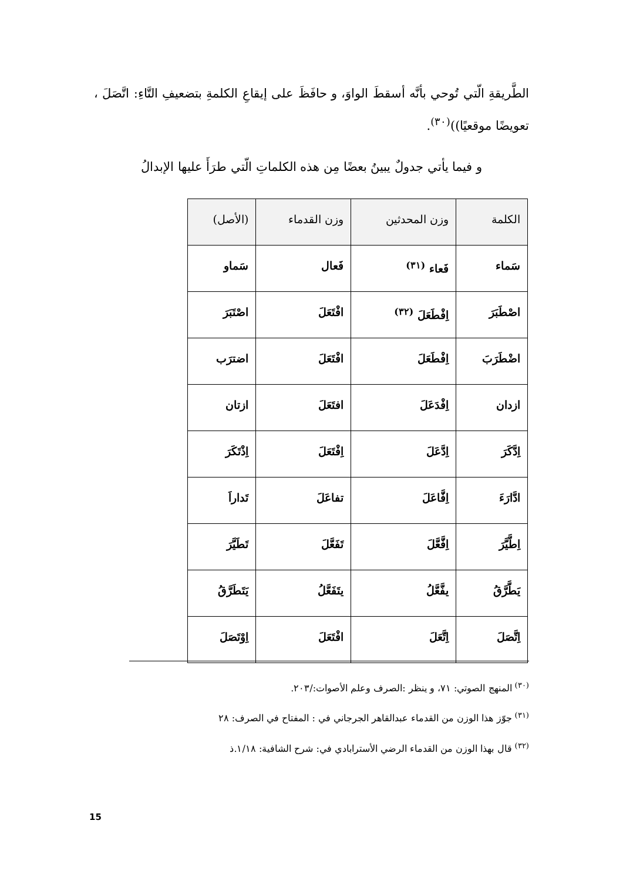الطَّريقةِ الّتي تُوحي بأنَّه أسقطَ الواوَ، و حافَظَ على إيقاعِ الكلمةِ بتضعيفِ التَّاءِ: اتَّصَلَ ، تعويضًا موقعيًا))<sup>(٣٠)</sup>.
و فيما يأتي جدولٌ يبينُ بعضًا مِن هذه الكلماتِ الّتي طرَأَ عليها الإبدالُ
| الكلمة | وزن المحدثين | وزن القدماء | (الأصل) |
| --- | --- | --- | --- |
| سَماء | فَعاء <sup>(٣١)</sup> | فَعال | سَماو |
| اصْطَبَرَ | اِفْطَعَلَ <sup>(٣٢)</sup> | افْتَعَلَ | اصْتَبَرَ |
| اضْطَرَبَ | اِفْطَعَلَ | افْتَعَلَ | اضترَب |
| ازدان | اِفْدَعَلَ | افتَعَلَ | ازتان |
| اِدَّكَرَ | اِدَّعَلَ | اِفْتَعَلَ | اِذْتَكَرَ |
| ادَّارَءَ | اِفَّاعَلَ | تفاعَلَ | تَداراَ |
| اِطَّيَّرَ | اِفَّعَّلَ | تَفَعَّلَ | تَطَيَّرَ |
| يَطَّرَّقُ | يفَّعَّلُ | يتَفَعَّلُ | يَتَطَرَّقُ |
| اِتَّصَلَ | اِتَّعَلَ | افْتَعَلَ | اِوْتَصَلَ |
<sup>(٣٠)</sup> المنهج الصوتي: ٧١، و ينظر :الصرف وعلم الأصوات:/٢٠٣.
<sup>(٣١)</sup> جوّز هذا الوزن من القدماء عبدالقاهر الجرجاني في : المفتاح في الصرف: ٢٨
<sup>(٣٢)</sup> قال بهذا الوزن من القدماء الرضي الأسترابادي في: شرح الشافية: ١/١٨.ذ
15